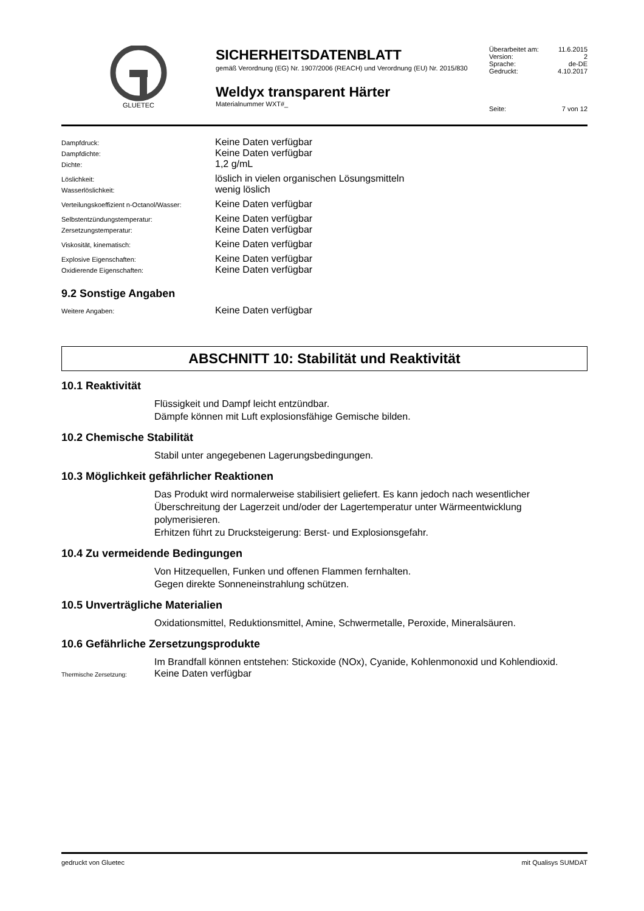GLUETEC
SICHERHEITSDATENBLATT
gemäß Verordnung (EG) Nr. 1907/2006 (REACH) und Verordnung (EU) Nr. 2015/830
Weldyx transparent Härter
Materialnummer WXT#_
| Überarbeitet am: | 11.6.2015 |
| Version: | 2 |
| Sprache: | de-DE |
| Gedruckt: | 4.10.2017 |
| Seite: | 7 von 12 |
Dampfdruck: Keine Daten verfügbar
Dampfdichte: Keine Daten verfügbar
Dichte: 1,2 g/mL
Löslichkeit: löslich in vielen organischen Lösungsmitteln
Wasserlöslichkeit: wenig löslich
Verteilungskoeffizient n-Octanol/Wasser: Keine Daten verfügbar
Selbstentzündungstemperatur: Keine Daten verfügbar
Zersetzungstemperatur: Keine Daten verfügbar
Viskosität, kinematisch: Keine Daten verfügbar
Explosive Eigenschaften: Keine Daten verfügbar
Oxidierende Eigenschaften: Keine Daten verfügbar
9.2 Sonstige Angaben
Weitere Angaben: Keine Daten verfügbar
ABSCHNITT 10: Stabilität und Reaktivität
10.1 Reaktivität
Flüssigkeit und Dampf leicht entzündbar.
Dämpfe können mit Luft explosionsfähige Gemische bilden.
10.2 Chemische Stabilität
Stabil unter angegebenen Lagerungsbedingungen.
10.3 Möglichkeit gefährlicher Reaktionen
Das Produkt wird normalerweise stabilisiert geliefert. Es kann jedoch nach wesentlicher Überschreitung der Lagerzeit und/oder der Lagertemperatur unter Wärmeentwicklung polymerisieren.
Erhitzen führt zu Drucksteigerung: Berst- und Explosionsgefahr.
10.4 Zu vermeidende Bedingungen
Von Hitzequellen, Funken und offenen Flammen fernhalten.
Gegen direkte Sonneneinstrahlung schützen.
10.5 Unverträgliche Materialien
Oxidationsmittel, Reduktionsmittel, Amine, Schwermetalle, Peroxide, Mineralsäuren.
10.6 Gefährliche Zersetzungsprodukte
Im Brandfall können entstehen: Stickoxide (NOx), Cyanide, Kohlenmonoxid und Kohlendioxid.
Thermische Zersetzung: Keine Daten verfügbar
gedruckt von Gluetec mit Qualisys SUMDAT